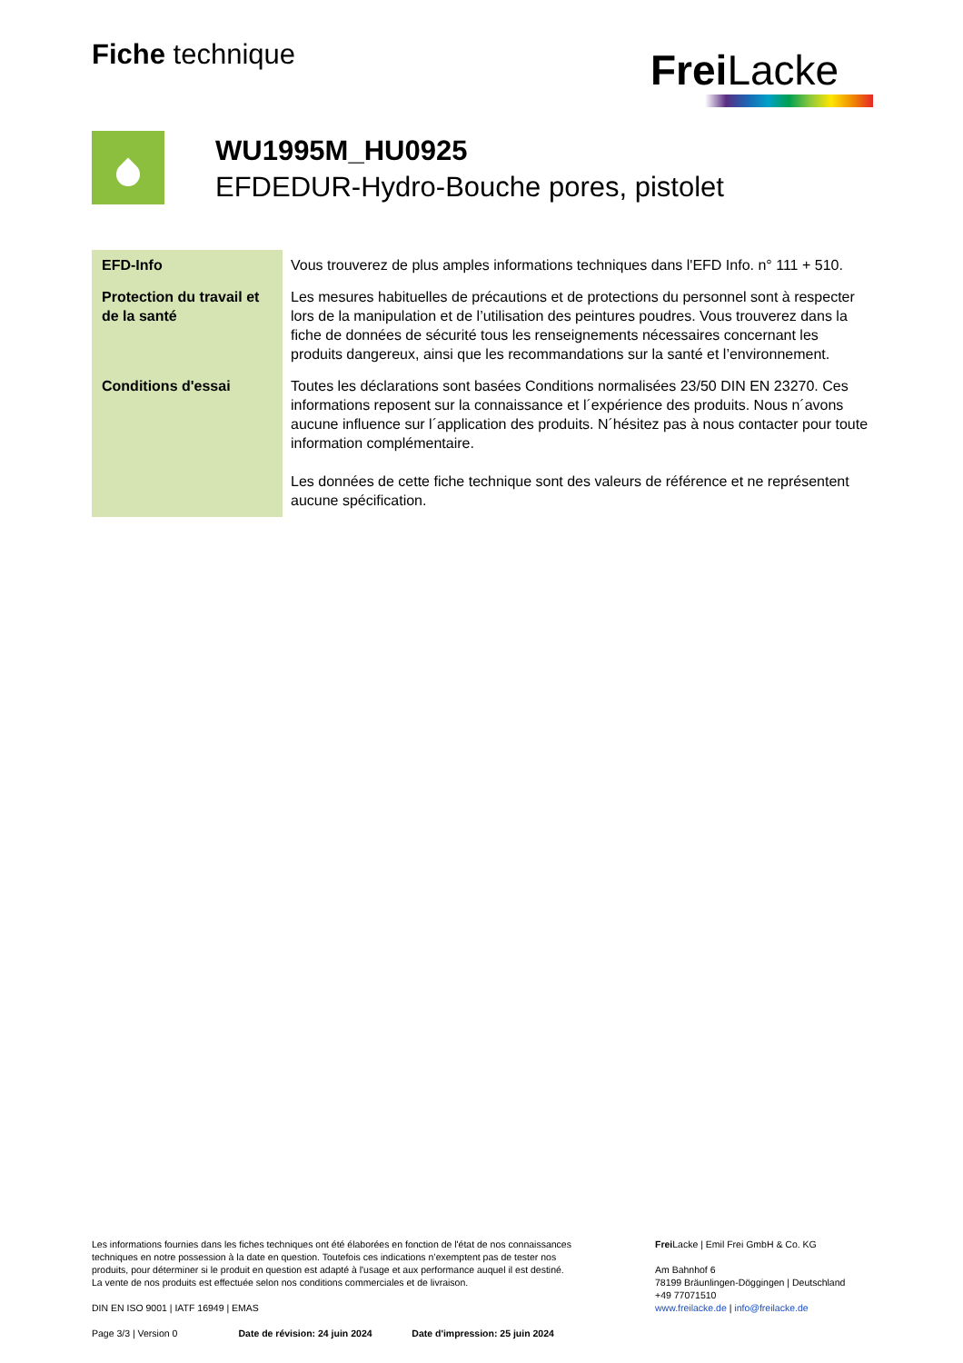Fiche technique
Frei Lacke
WU1995M_HU0925
EFDEDUR-Hydro-Bouche pores, pistolet
| EFD-Info | Vous trouverez de plus amples informations techniques dans l'EFD Info. n° 111 + 510. |
| Protection du travail et de la santé | Les mesures habituelles de précautions et de protections du personnel sont à respecter lors de la manipulation et de l’utilisation des peintures poudres. Vous trouverez dans la fiche de données de sécurité tous les renseignements nécessaires concernant les produits dangereux, ainsi que les recommandations sur la santé et l’environnement. |
| Conditions d'essai | Toutes les déclarations sont basées Conditions normalisées 23/50 DIN EN 23270. Ces informations reposent sur la connaissance et l´expérience des produits. Nous n´avons aucune influence sur l´application des produits. N´hésitez pas à nous contacter pour toute information complémentaire. Les données de cette fiche technique sont des valeurs de référence et ne représentent aucune spécification. |
Les informations fournies dans les fiches techniques ont été élaborées en fonction de l'état de nos connaissances techniques en notre possession à la date en question. Toutefois ces indications n’exemptent pas de tester nos produits, pour déterminer si le produit en question est adapté à l'usage et aux performance auquel il est destiné. La vente de nos produits est effectuée selon nos conditions commerciales et de livraison.
DIN EN ISO 9001 | IATF 16949 | EMAS
Page 3/3 | Version 0 Date de révision: 24 juin 2024 Date d'impression: 25 juin 2024
Frei Lacke | Emil Frei GmbH & Co. KG
Am Bahnhof 6
78199 Bräunlingen-Döggingen | Deutschland
+49 77071510
www.freilacke.de | info@freilacke.de